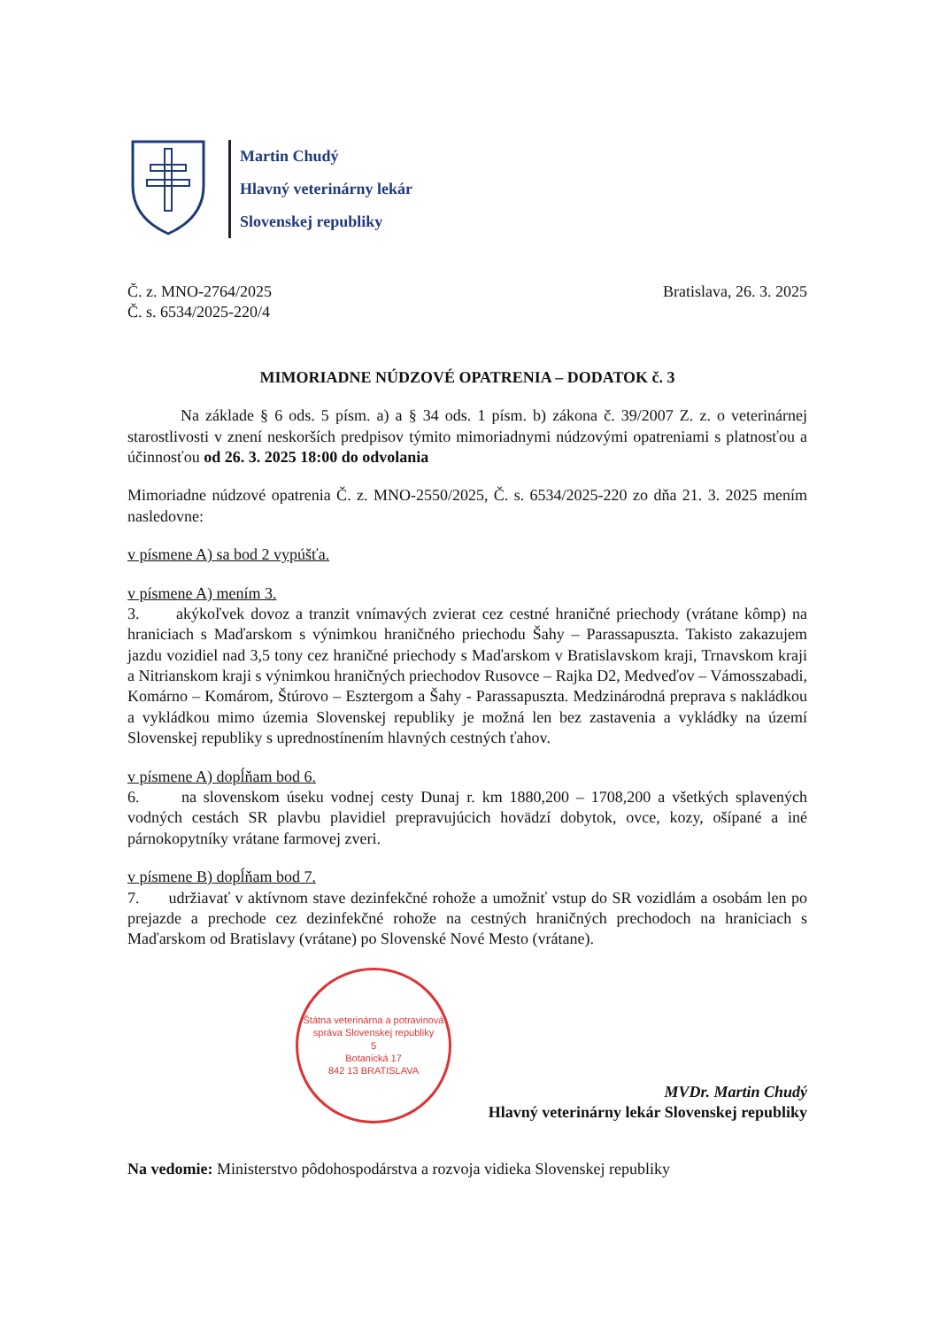Martin Chudý
Hlavný veterinárny lekár
Slovenskej republiky
Č. z. MNO-2764/2025
Č. s. 6534/2025-220/4
Bratislava, 26. 3. 2025
MIMORIADNE NÚDZOVÉ OPATRENIA – DODATOK č. 3
Na základe § 6 ods. 5 písm. a) a § 34 ods. 1 písm. b) zákona č. 39/2007 Z. z. o veterinárnej starostlivosti v znení neskorších predpisov týmito mimoriadnymi núdzovými opatreniami s platnosťou a účinnosťou od 26. 3. 2025 18:00 do odvolania
Mimoriadne núdzové opatrenia Č. z. MNO-2550/2025, Č. s. 6534/2025-220 zo dňa 21. 3. 2025 mením nasledovne:
v písmene A) sa bod 2 vypúšťa.
v písmene A) mením 3.
3. akýkoľvek dovoz a tranzit vnímavých zvierat cez cestné hraničné priechody (vrátane kômp) na hraniciach s Maďarskom s výnimkou hraničného priechodu Šahy – Parassapuszta. Takisto zakazujem jazdu vozidiel nad 3,5 tony cez hraničné priechody s Maďarskom v Bratislavskom kraji, Trnavskom kraji a Nitrianskom kraji s výnimkou hraničných priechodov Rusovce – Rajka D2, Medveďov – Vámosszabadi, Komárno – Komárom, Štúrovo – Esztergom a Šahy - Parassapuszta. Medzinárodná preprava s nakládkou a vykládkou mimo územia Slovenskej republiky je možná len bez zastavenia a vykládky na území Slovenskej republiky s upredností­nením hlavných cestných ťahov.
v písmene A) dopĺňam bod 6.
6. na slovenskom úseku vodnej cesty Dunaj r. km 1880,200 – 1708,200 a všetkých splavených vodných cestách SR plavbu plavidiel prepravujúcich hovädzí dobytok, ovce, kozy, ošípané a iné párnokopytníky vrátane farmovej zveri.
v písmene B) dopĺňam bod 7.
7. udržiavať v aktívnom stave dezinfekčné rohože a umožniť vstup do SR vozidlám a osobám len po prejazde a prechode cez dezinfekčné rohože na cestných hraničných prechodoch na hraniciach s Maďarskom od Bratislavy (vrátane) po Slovenské Nové Mesto (vrátane).
Štátna veterinárna a potravinová správa Slovenskej republiky
5
Botanická 17
842 13 BRATISLAVA
MVDr. Martin Chudý
Hlavný veterinárny lekár Slovenskej republiky
Na vedomie: Ministerstvo pôdohospodárstva a rozvoja vidieka Slovenskej republiky